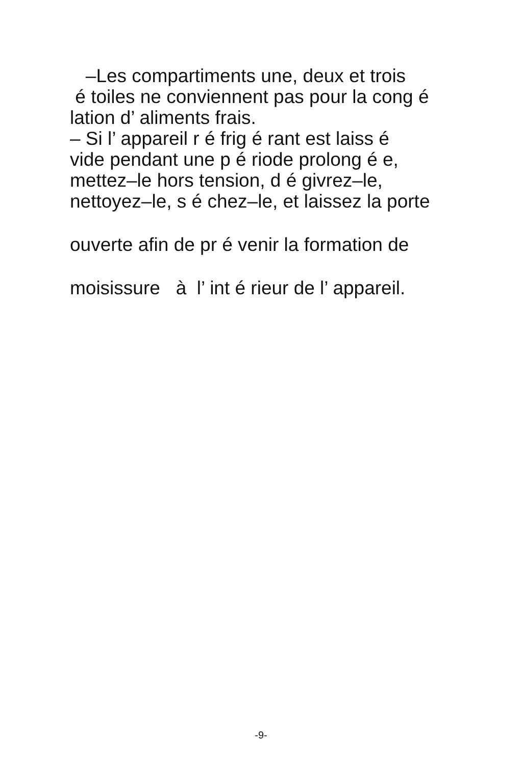–Les compartiments une, deux et trois
é toiles ne conviennent pas pour la cong é
lation d’ aliments frais.
– Si l’ appareil r é frig é rant est laiss é
vide pendant une p é riode prolong é e,
mettez–le hors tension, d é givrez–le,
nettoyez–le, s é chez–le, et laissez la porte
ouverte afin de pr é venir la formation de
moisissure à l’ int é rieur de l’ appareil.
-9-